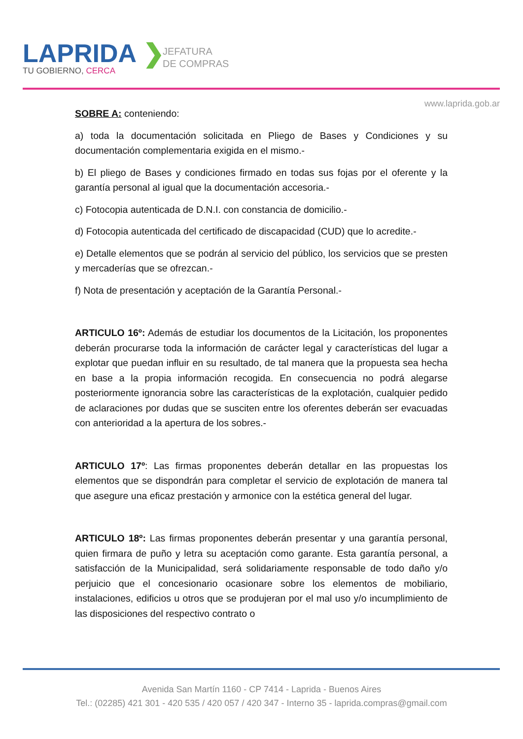LAPRIDA ❯
TU GOBIERNO, CERCA
JEFATURA
DE COMPRAS
www.laprida.gob.ar
SOBRE A: conteniendo:
a) toda la documentación solicitada en Pliego de Bases y Condiciones y su documentación complementaria exigida en el mismo.-
b) El pliego de Bases y condiciones firmado en todas sus fojas por el oferente y la garantía personal al igual que la documentación accesoria.-
c) Fotocopia autenticada de D.N.I. con constancia de domicilio.-
d) Fotocopia autenticada del certificado de discapacidad (CUD) que lo acredite.-
e) Detalle elementos que se podrán al servicio del público, los servicios que se presten y mercaderías que se ofrezcan.-
f) Nota de presentación y aceptación de la Garantía Personal.-
ARTICULO 16º: Además de estudiar los documentos de la Licitación, los proponentes deberán procurarse toda la información de carácter legal y características del lugar a explotar que puedan influir en su resultado, de tal manera que la propuesta sea hecha en base a la propia información recogida. En consecuencia no podrá alegarse posteriormente ignorancia sobre las características de la explotación, cualquier pedido de aclaraciones por dudas que se susciten entre los oferentes deberán ser evacuadas con anterioridad a la apertura de los sobres.-
ARTICULO 17º: Las firmas proponentes deberán detallar en las propuestas los elementos que se dispondrán para completar el servicio de explotación de manera tal que asegure una eficaz prestación y armonice con la estética general del lugar.
ARTICULO 18º: Las firmas proponentes deberán presentar y una garantía personal, quien firmara de puño y letra su aceptación como garante. Esta garantía personal, a satisfacción de la Municipalidad, será solidariamente responsable de todo daño y/o perjuicio que el concesionario ocasionare sobre los elementos de mobiliario, instalaciones, edificios u otros que se produjeran por el mal uso y/o incumplimiento de las disposiciones del respectivo contrato o
Avenida San Martín 1160 - CP 7414 - Laprida - Buenos Aires
Tel.: (02285) 421 301 - 420 535 / 420 057 / 420 347 - Interno 35 - laprida.compras@gmail.com